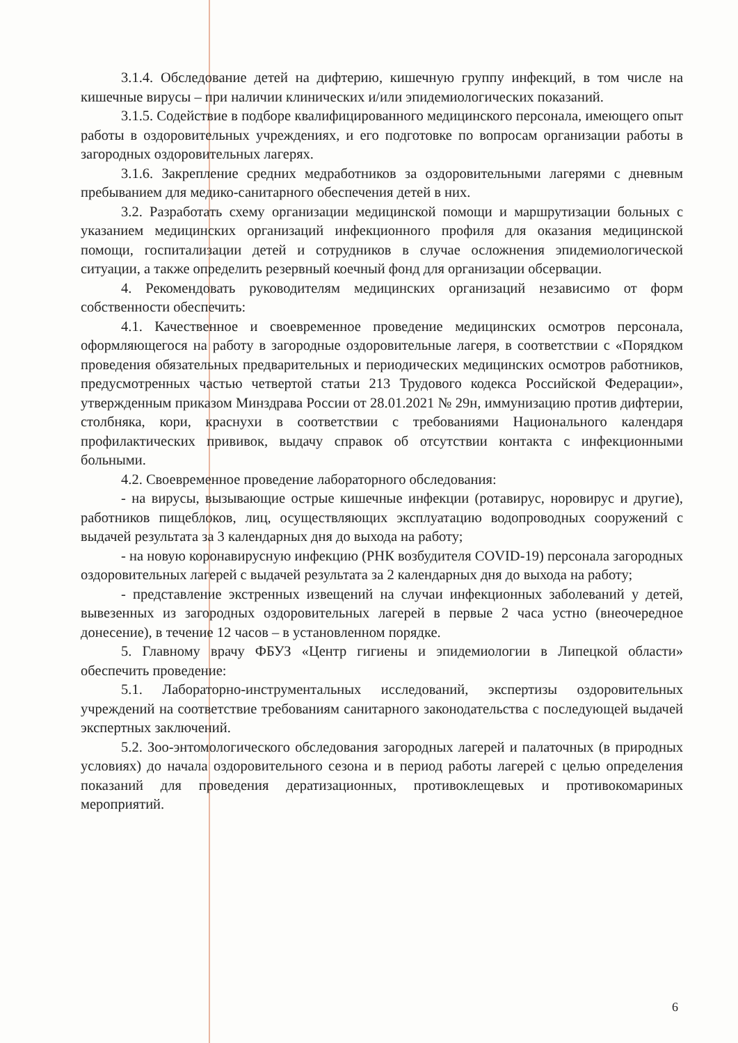3.1.4. Обследование детей на дифтерию, кишечную группу инфекций, в том числе на кишечные вирусы – при наличии клинических и/или эпидемиологических показаний.
3.1.5. Содействие в подборе квалифицированного медицинского персонала, имеющего опыт работы в оздоровительных учреждениях, и его подготовке по вопросам организации работы в загородных оздоровительных лагерях.
3.1.6. Закрепление средних медработников за оздоровительными лагерями с дневным пребыванием для медико-санитарного обеспечения детей в них.
3.2. Разработать схему организации медицинской помощи и маршрутизации больных с указанием медицинских организаций инфекционного профиля для оказания медицинской помощи, госпитализации детей и сотрудников в случае осложнения эпидемиологической ситуации, а также определить резервный коечный фонд для организации обсервации.
4. Рекомендовать руководителям медицинских организаций независимо от форм собственности обеспечить:
4.1. Качественное и своевременное проведение медицинских осмотров персонала, оформляющегося на работу в загородные оздоровительные лагеря, в соответствии с «Порядком проведения обязательных предварительных и периодических медицинских осмотров работников, предусмотренных частью четвертой статьи 213 Трудового кодекса Российской Федерации», утвержденным приказом Минздрава России от 28.01.2021 № 29н, иммунизацию против дифтерии, столбняка, кори, краснухи в соответствии с требованиями Национального календаря профилактических прививок, выдачу справок об отсутствии контакта с инфекционными больными.
4.2. Своевременное проведение лабораторного обследования:
- на вирусы, вызывающие острые кишечные инфекции (ротавирус, норовирус и другие), работников пищеблоков, лиц, осуществляющих эксплуатацию водопроводных сооружений с выдачей результата за 3 календарных дня до выхода на работу;
- на новую коронавирусную инфекцию (РНК возбудителя COVID-19) персонала загородных оздоровительных лагерей с выдачей результата за 2 календарных дня до выхода на работу;
- представление экстренных извещений на случаи инфекционных заболеваний у детей, вывезенных из загородных оздоровительных лагерей в первые 2 часа устно (внеочередное донесение), в течение 12 часов – в установленном порядке.
5. Главному врачу ФБУЗ «Центр гигиены и эпидемиологии в Липецкой области» обеспечить проведение:
5.1. Лабораторно-инструментальных исследований, экспертизы оздоровительных учреждений на соответствие требованиям санитарного законодательства с последующей выдачей экспертных заключений.
5.2. Зоо-энтомологического обследования загородных лагерей и палаточных (в природных условиях) до начала оздоровительного сезона и в период работы лагерей с целью определения показаний для проведения дератизационных, противоклещевых и противокомариных мероприятий.
6